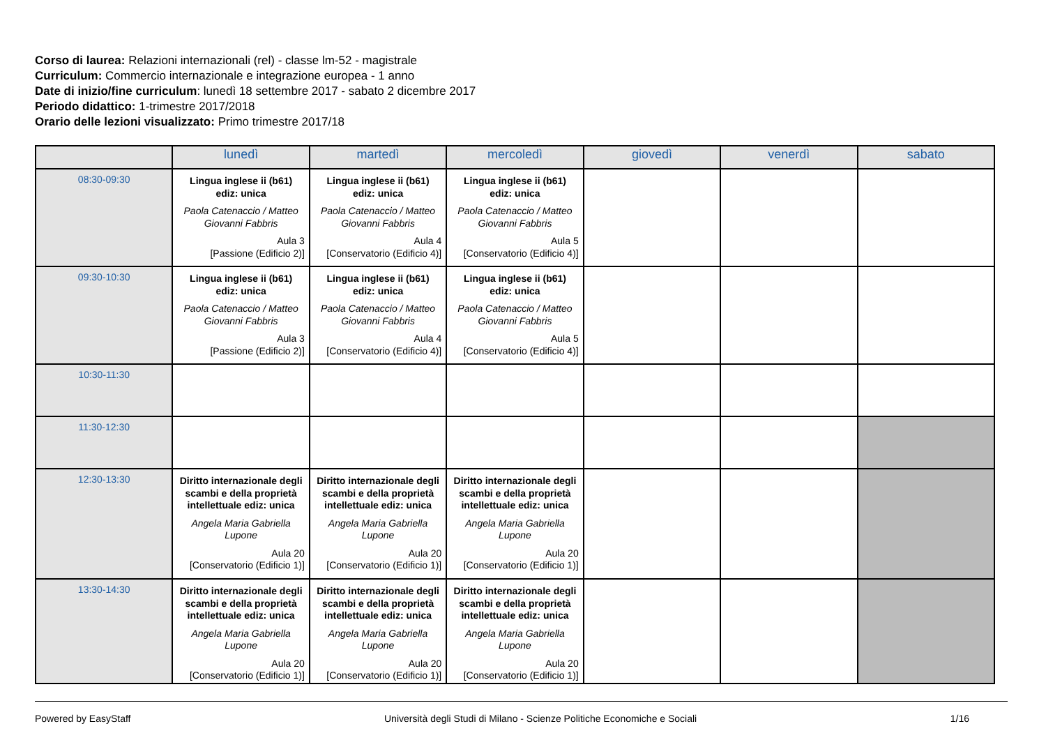Corso di laurea: Relazioni internazionali (rel) - classe lm-52 - magistrale
Curriculum: Commercio internazionale e integrazione europea - 1 anno
Date di inizio/fine curriculum: lunedì 18 settembre 2017 - sabato 2 dicembre 2017
Periodo didattico: 1-trimestre 2017/2018
Orario delle lezioni visualizzato: Primo trimestre 2017/18
| | lunedì | martedì | mercoledì | giovedì | venerdì | sabato |
| --- | --- | --- | --- | --- | --- | --- |
| 08:30-09:30 | Lingua inglese ii (b61) ediz: unica Paola Catenaccio / Matteo Giovanni Fabbris Aula 3 [Passione (Edificio 2)] | Lingua inglese ii (b61) ediz: unica Paola Catenaccio / Matteo Giovanni Fabbris Aula 4 [Conservatorio (Edificio 4)] | Lingua inglese ii (b61) ediz: unica Paola Catenaccio / Matteo Giovanni Fabbris Aula 5 [Conservatorio (Edificio 4)] | | | |
| 09:30-10:30 | Lingua inglese ii (b61) ediz: unica Paola Catenaccio / Matteo Giovanni Fabbris Aula 3 [Passione (Edificio 2)] | Lingua inglese ii (b61) ediz: unica Paola Catenaccio / Matteo Giovanni Fabbris Aula 4 [Conservatorio (Edificio 4)] | Lingua inglese ii (b61) ediz: unica Paola Catenaccio / Matteo Giovanni Fabbris Aula 5 [Conservatorio (Edificio 4)] | | | |
| 10:30-11:30 | | | | | | |
| 11:30-12:30 | | | | | | |
| 12:30-13:30 | Diritto internazionale degli scambi e della proprietà intellettuale ediz: unica Angela Maria Gabriella Lupone Aula 20 [Conservatorio (Edificio 1)] | Diritto internazionale degli scambi e della proprietà intellettuale ediz: unica Angela Maria Gabriella Lupone Aula 20 [Conservatorio (Edificio 1)] | Diritto internazionale degli scambi e della proprietà intellettuale ediz: unica Angela Maria Gabriella Lupone Aula 20 [Conservatorio (Edificio 1)] | | | |
| 13:30-14:30 | Diritto internazionale degli scambi e della proprietà intellettuale ediz: unica Angela Maria Gabriella Lupone Aula 20 [Conservatorio (Edificio 1)] | Diritto internazionale degli scambi e della proprietà intellettuale ediz: unica Angela Maria Gabriella Lupone Aula 20 [Conservatorio (Edificio 1)] | Diritto internazionale degli scambi e della proprietà intellettuale ediz: unica Angela Maria Gabriella Lupone Aula 20 [Conservatorio (Edificio 1)] | | | |
Powered by EasyStaff Università degli Studi di Milano - Scienze Politiche Economiche e Sociali 1/16